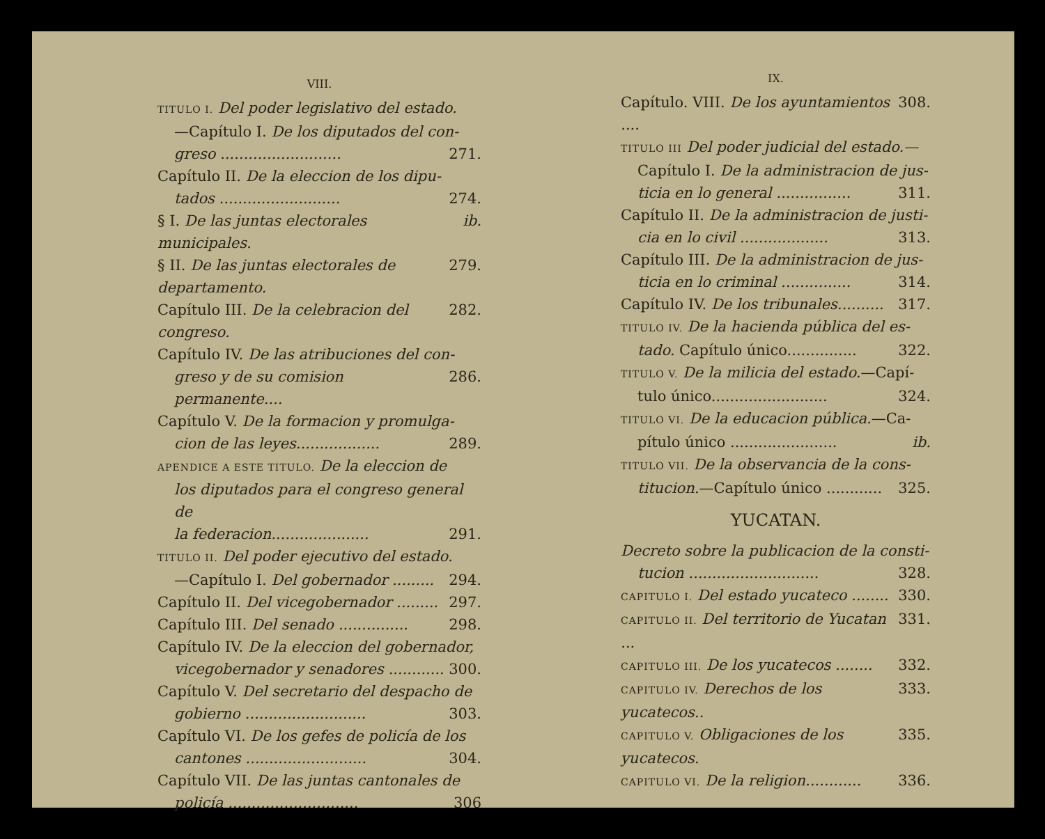VIII.
TITULO I. Del poder legislativo del estado.
—Capítulo I. De los diputados del con-
greso .......................... 271.
Capítulo II. De la eleccion de los dipu-
tados .......................... 274.
§ I. De las juntas electorales municipales. ib.
§ II. De las juntas electorales de departamento. 279.
Capítulo III. De la celebracion del congreso. 282.
Capítulo IV. De las atribuciones del con-
greso y de su comision permanente.... 286.
Capítulo V. De la formacion y promulga-
cion de las leyes.................. 289.
APENDICE A ESTE TITULO. De la eleccion de
los diputados para el congreso general de
la federacion..................... 291.
TITULO II. Del poder ejecutivo del estado.
—Capítulo I. Del gobernador ......... 294.
Capítulo II. Del vicegobernador ......... 297.
Capítulo III. Del senado ............... 298.
Capítulo IV. De la eleccion del gobernador,
vicegobernador y senadores ............ 300.
Capítulo V. Del secretario del despacho de
gobierno .......................... 303.
Capítulo VI. De los gefes de policía de los
cantones .......................... 304.
Capítulo VII. De las juntas cantonales de
policía ............................ 306
IX.
Capítulo. VIII. De los ayuntamientos .... 308.
TITULO III Del poder judicial del estado.—
Capítulo I. De la administracion de jus-
ticia en lo general ................ 311.
Capítulo II. De la administracion de justi-
cia en lo civil ................... 313.
Capítulo III. De la administracion de jus-
ticia en lo criminal ............... 314.
Capítulo IV. De los tribunales.......... 317.
TITULO IV. De la hacienda pública del es-
tado. Capítulo único............... 322.
TITULO V. De la milicia del estado.—Capí-
tulo único......................... 324.
TITULO VI. De la educacion pública.—Ca-
pítulo único ....................... ib.
TITULO VII. De la observancia de la cons-
titucion.—Capítulo único ............ 325.
YUCATAN.
Decreto sobre la publicacion de la consti-
tucion ............................ 328.
CAPITULO I. Del estado yucateco ........ 330.
CAPITULO II. Del territorio de Yucatan ... 331.
CAPITULO III. De los yucatecos ........ 332.
CAPITULO IV. Derechos de los yucatecos.. 333.
CAPITULO V. Obligaciones de los yucatecos. 335.
CAPITULO VI. De la religion............ 336.